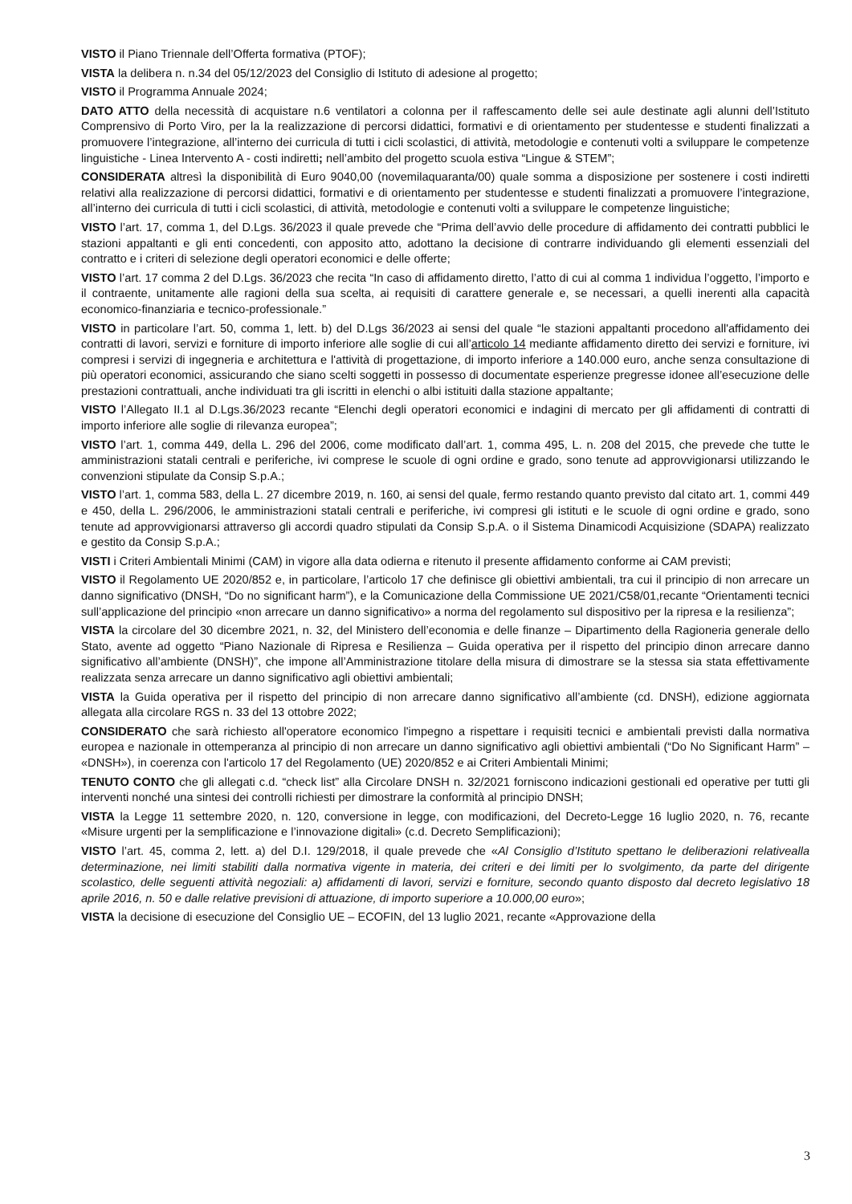VISTO il Piano Triennale dell’Offerta formativa (PTOF);
VISTA la delibera n. n.34 del 05/12/2023 del Consiglio di Istituto di adesione al progetto;
VISTO il Programma Annuale 2024;
DATO ATTO della necessità di acquistare n.6 ventilatori a colonna per il raffescamento delle sei aule destinate agli alunni dell’Istituto Comprensivo di Porto Viro, per la la realizzazione di percorsi didattici, formativi e di orientamento per studentesse e studenti finalizzati a promuovere l’integrazione, all’interno dei curricula di tutti i cicli scolastici, di attività, metodologie e contenuti volti a sviluppare le competenze linguistiche - Linea Intervento A - costi indiretti; nell’ambito del progetto scuola estiva “Lingue & STEM”;
CONSIDERATA altresì la disponibilità di Euro 9040,00 (novemilaquaranta/00) quale somma a disposizione per sostenere i costi indiretti relativi alla realizzazione di percorsi didattici, formativi e di orientamento per studentesse e studenti finalizzati a promuovere l’integrazione, all’interno dei curricula di tutti i cicli scolastici, di attività, metodologie e contenuti volti a sviluppare le competenze linguistiche;
VISTO l’art. 17, comma 1, del D.Lgs. 36/2023 il quale prevede che “Prima dell’avvio delle procedure di affidamento dei contratti pubblici le stazioni appaltanti e gli enti concedenti, con apposito atto, adottano la decisione di contrarre individuando gli elementi essenziali del contratto e i criteri di selezione degli operatori economici e delle offerte;
VISTO l’art. 17 comma 2 del D.Lgs. 36/2023 che recita “In caso di affidamento diretto, l’atto di cui al comma 1 individua l’oggetto, l’importo e il contraente, unitamente alle ragioni della sua scelta, ai requisiti di carattere generale e, se necessari, a quelli inerenti alla capacità economico-finanziaria e tecnico-professionale.”
VISTO in particolare l’art. 50, comma 1, lett. b) del D.Lgs 36/2023 ai sensi del quale “le stazioni appaltanti procedono all'affidamento dei contratti di lavori, servizi e forniture di importo inferiore alle soglie di cui all’articolo 14 mediante affidamento diretto dei servizi e forniture, ivi compresi i servizi di ingegneria e architettura e l'attività di progettazione, di importo inferiore a 140.000 euro, anche senza consultazione di più operatori economici, assicurando che siano scelti soggetti in possesso di documentate esperienze pregresse idonee all’esecuzione delle prestazioni contrattuali, anche individuati tra gli iscritti in elenchi o albi istituiti dalla stazione appaltante;
VISTO l’Allegato II.1 al D.Lgs.36/2023 recante “Elenchi degli operatori economici e indagini di mercato per gli affidamenti di contratti di importo inferiore alle soglie di rilevanza europea”;
VISTO l’art. 1, comma 449, della L. 296 del 2006, come modificato dall’art. 1, comma 495, L. n. 208 del 2015, che prevede che tutte le amministrazioni statali centrali e periferiche, ivi comprese le scuole di ogni ordine e grado, sono tenute ad approvvigionarsi utilizzando le convenzioni stipulate da Consip S.p.A.;
VISTO l’art. 1, comma 583, della L. 27 dicembre 2019, n. 160, ai sensi del quale, fermo restando quanto previsto dal citato art. 1, commi 449 e 450, della L. 296/2006, le amministrazioni statali centrali e periferiche, ivi compresi gli istituti e le scuole di ogni ordine e grado, sono tenute ad approvvigionarsi attraverso gli accordi quadro stipulati da Consip S.p.A. o il Sistema Dinamicodi Acquisizione (SDAPA) realizzato e gestito da Consip S.p.A.;
VISTI i Criteri Ambientali Minimi (CAM) in vigore alla data odierna e ritenuto il presente affidamento conforme ai CAM previsti;
VISTO il Regolamento UE 2020/852 e, in particolare, l’articolo 17 che definisce gli obiettivi ambientali, tra cui il principio di non arrecare un danno significativo (DNSH, “Do no significant harm”), e la Comunicazione della Commissione UE 2021/C58/01,recante “Orientamenti tecnici sull’applicazione del principio «non arrecare un danno significativo» a norma del regolamento sul dispositivo per la ripresa e la resilienza”;
VISTA la circolare del 30 dicembre 2021, n. 32, del Ministero dell’economia e delle finanze – Dipartimento della Ragioneria generale dello Stato, avente ad oggetto “Piano Nazionale di Ripresa e Resilienza – Guida operativa per il rispetto del principio dinon arrecare danno significativo all’ambiente (DNSH)”, che impone all’Amministrazione titolare della misura di dimostrare se la stessa sia stata effettivamente realizzata senza arrecare un danno significativo agli obiettivi ambientali;
VISTA la Guida operativa per il rispetto del principio di non arrecare danno significativo all’ambiente (cd. DNSH), edizione aggiornata allegata alla circolare RGS n. 33 del 13 ottobre 2022;
CONSIDERATO che sarà richiesto all'operatore economico l'impegno a rispettare i requisiti tecnici e ambientali previsti dalla normativa europea e nazionale in ottemperanza al principio di non arrecare un danno significativo agli obiettivi ambientali (“Do No Significant Harm” – «DNSH»), in coerenza con l'articolo 17 del Regolamento (UE) 2020/852 e ai Criteri Ambientali Minimi;
TENUTO CONTO che gli allegati c.d. “check list” alla Circolare DNSH n. 32/2021 forniscono indicazioni gestionali ed operative per tutti gli interventi nonché una sintesi dei controlli richiesti per dimostrare la conformità al principio DNSH;
VISTA la Legge 11 settembre 2020, n. 120, conversione in legge, con modificazioni, del Decreto-Legge 16 luglio 2020, n. 76, recante «Misure urgenti per la semplificazione e l’innovazione digitali» (c.d. Decreto Semplificazioni);
VISTO l’art. 45, comma 2, lett. a) del D.I. 129/2018, il quale prevede che «Al Consiglio d’Istituto spettano le deliberazioni relativealla determinazione, nei limiti stabiliti dalla normativa vigente in materia, dei criteri e dei limiti per lo svolgimento, da parte del dirigente scolastico, delle seguenti attività negoziali: a) affidamenti di lavori, servizi e forniture, secondo quanto disposto dal decreto legislativo 18 aprile 2016, n. 50 e dalle relative previsioni di attuazione, di importo superiore a 10.000,00 euro»;
VISTA la decisione di esecuzione del Consiglio UE – ECOFIN, del 13 luglio 2021, recante «Approvazione della
3